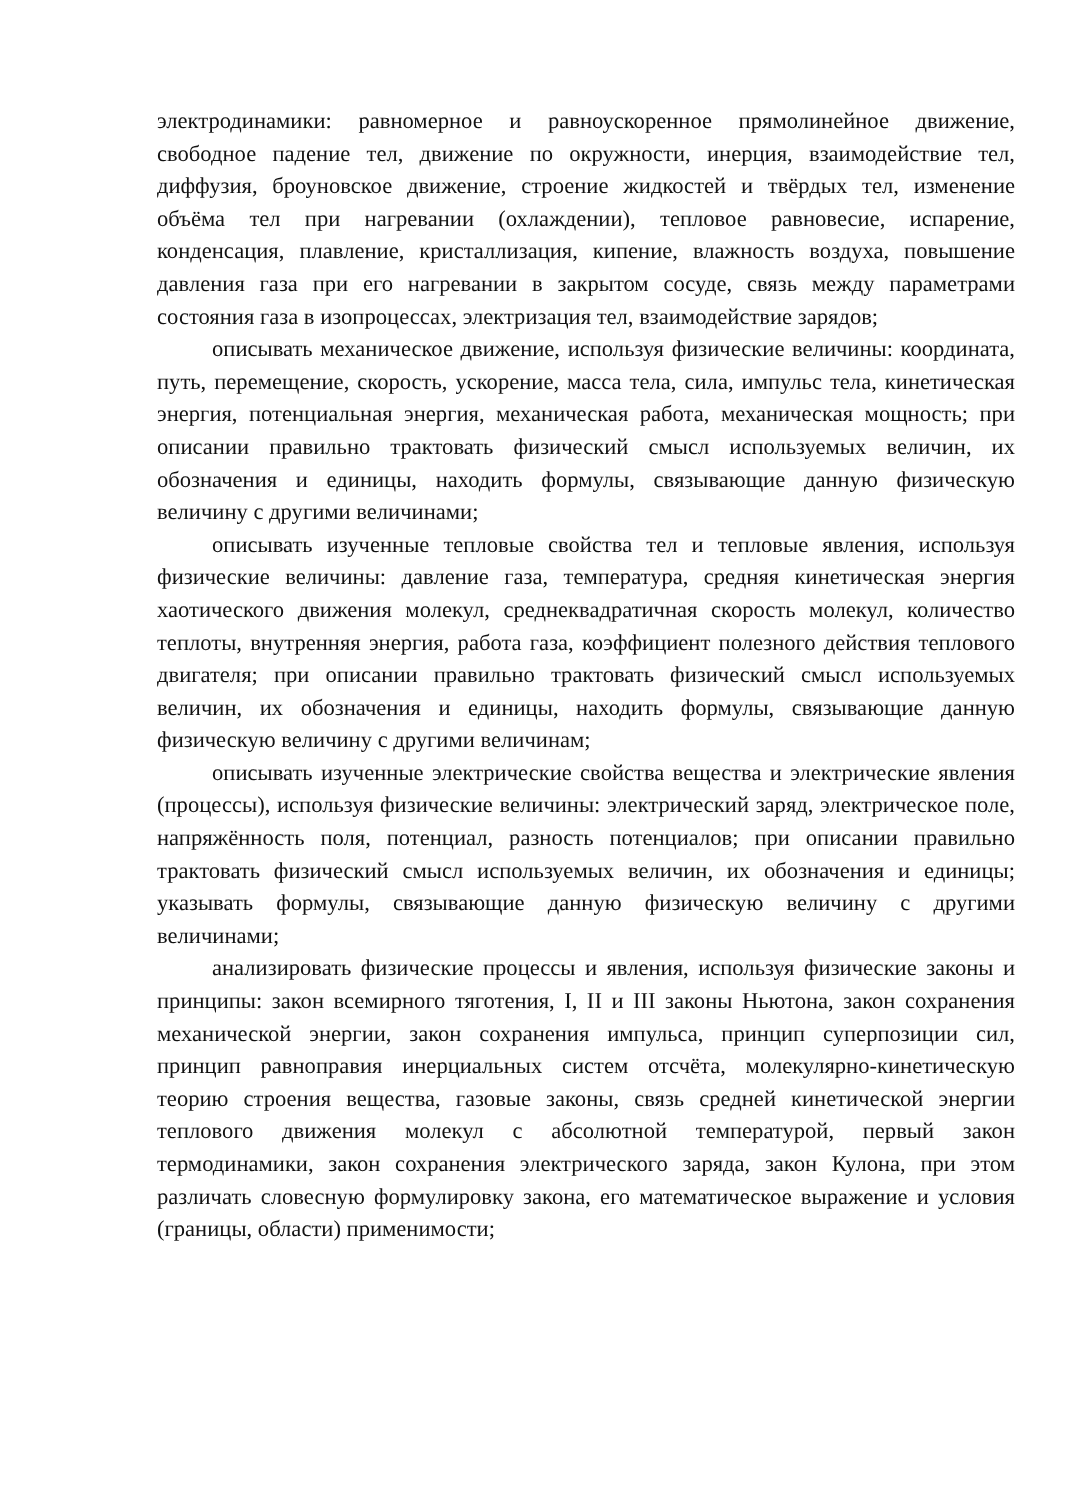электродинамики: равномерное и равноускоренное прямолинейное движение, свободное падение тел, движение по окружности, инерция, взаимодействие тел, диффузия, броуновское движение, строение жидкостей и твёрдых тел, изменение объёма тел при нагревании (охлаждении), тепловое равновесие, испарение, конденсация, плавление, кристаллизация, кипение, влажность воздуха, повышение давления газа при его нагревании в закрытом сосуде, связь между параметрами состояния газа в изопроцессах, электризация тел, взаимодействие зарядов;
описывать механическое движение, используя физические величины: координата, путь, перемещение, скорость, ускорение, масса тела, сила, импульс тела, кинетическая энергия, потенциальная энергия, механическая работа, механическая мощность; при описании правильно трактовать физический смысл используемых величин, их обозначения и единицы, находить формулы, связывающие данную физическую величину с другими величинами;
описывать изученные тепловые свойства тел и тепловые явления, используя физические величины: давление газа, температура, средняя кинетическая энергия хаотического движения молекул, среднеквадратичная скорость молекул, количество теплоты, внутренняя энергия, работа газа, коэффициент полезного действия теплового двигателя; при описании правильно трактовать физический смысл используемых величин, их обозначения и единицы, находить формулы, связывающие данную физическую величину с другими величинам;
описывать изученные электрические свойства вещества и электрические явления (процессы), используя физические величины: электрический заряд, электрическое поле, напряжённость поля, потенциал, разность потенциалов; при описании правильно трактовать физический смысл используемых величин, их обозначения и единицы; указывать формулы, связывающие данную физическую величину с другими величинами;
анализировать физические процессы и явления, используя физические законы и принципы: закон всемирного тяготения, I, II и III законы Ньютона, закон сохранения механической энергии, закон сохранения импульса, принцип суперпозиции сил, принцип равноправия инерциальных систем отсчёта, молекулярно-кинетическую теорию строения вещества, газовые законы, связь средней кинетической энергии теплового движения молекул с абсолютной температурой, первый закон термодинамики, закон сохранения электрического заряда, закон Кулона, при этом различать словесную формулировку закона, его математическое выражение и условия (границы, области) применимости;